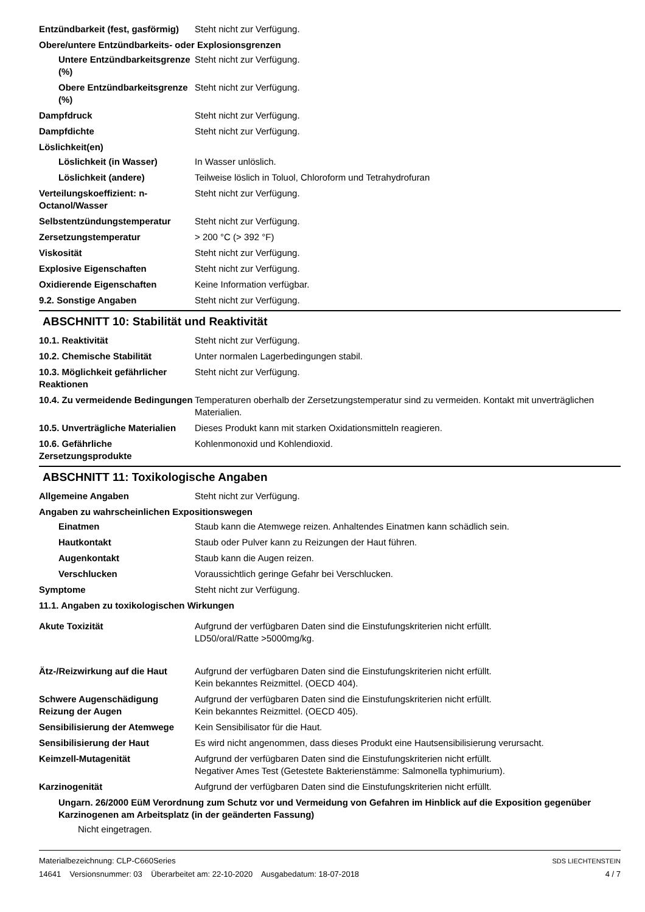Entzündbarkeit (fest, gasförmig)
Steht nicht zur Verfügung.
Obere/untere Entzündbarkeits- oder Explosionsgrenzen
Untere Entzündbarkeitsgrenze (%)
Steht nicht zur Verfügung.
Obere Entzündbarkeitsgrenze (%)
Steht nicht zur Verfügung.
Dampfdruck Steht nicht zur Verfügung.
Dampfdichte Steht nicht zur Verfügung.
Löslichkeit(en)
Löslichkeit (in Wasser) In Wasser unlöslich.
Löslichkeit (andere) Teilweise löslich in Toluol, Chloroform und Tetrahydrofuran
Verteilungskoeffizient: n-Octanol/Wasser
Steht nicht zur Verfügung.
Selbstentzündungstemperatur Steht nicht zur Verfügung.
Zersetzungstemperatur > 200 °C (> 392 °F)
Viskosität Steht nicht zur Verfügung.
Explosive Eigenschaften Steht nicht zur Verfügung.
Oxidierende Eigenschaften Keine Information verfügbar.
9.2. Sonstige Angaben Steht nicht zur Verfügung.
ABSCHNITT 10: Stabilität und Reaktivität
10.1. Reaktivität Steht nicht zur Verfügung.
10.2. Chemische Stabilität Unter normalen Lagerbedingungen stabil.
10.3. Möglichkeit gefährlicher Reaktionen
Steht nicht zur Verfügung.
10.4. Zu vermeidende Bedingungen
Temperaturen oberhalb der Zersetzungstemperatur sind zu vermeiden. Kontakt mit unverträglichen Materialien.
10.5. Unverträgliche Materialien
Dieses Produkt kann mit starken Oxidationsmitteln reagieren.
10.6. Gefährliche Zersetzungsprodukte
Kohlenmonoxid und Kohlendioxid.
ABSCHNITT 11: Toxikologische Angaben
Allgemeine Angaben Steht nicht zur Verfügung.
Angaben zu wahrscheinlichen Expositionswegen
Einatmen Staub kann die Atemwege reizen. Anhaltendes Einatmen kann schädlich sein.
Hautkontakt Staub oder Pulver kann zu Reizungen der Haut führen.
Augenkontakt Staub kann die Augen reizen.
Verschlucken Voraussichtlich geringe Gefahr bei Verschlucken.
Symptome Steht nicht zur Verfügung.
11.1. Angaben zu toxikologischen Wirkungen
Akute Toxizität Aufgrund der verfügbaren Daten sind die Einstufungskriterien nicht erfüllt.
LD50/oral/Ratte >5000mg/kg.
Ätz-/Reizwirkung auf die Haut
Aufgrund der verfügbaren Daten sind die Einstufungskriterien nicht erfüllt.
Kein bekanntes Reizmittel. (OECD 404).
Schwere Augenschädigung Reizung der Augen
Aufgrund der verfügbaren Daten sind die Einstufungskriterien nicht erfüllt.
Kein bekanntes Reizmittel. (OECD 405).
Sensibilisierung der Atemwege
Kein Sensibilisator für die Haut.
Sensibilisierung der Haut Es wird nicht angenommen, dass dieses Produkt eine Hautsensibilisierung verursacht.
Keimzell-Mutagenität Aufgrund der verfügbaren Daten sind die Einstufungskriterien nicht erfüllt.
Negativer Ames Test (Getestete Bakterienstämme: Salmonella typhimurium).
Karzinogenität Aufgrund der verfügbaren Daten sind die Einstufungskriterien nicht erfüllt.
Ungarn. 26/2000 EüM Verordnung zum Schutz vor und Vermeidung von Gefahren im Hinblick auf die Exposition gegenüber Karzinogenen am Arbeitsplatz (in der geänderten Fassung)
Nicht eingetragen.
Materialbezeichnung: CLP-C660Series
14641 Versionsnummer: 03 Überarbeitet am: 22-10-2020 Ausgabedatum: 18-07-2018
SDS LIECHTENSTEIN
4 / 7